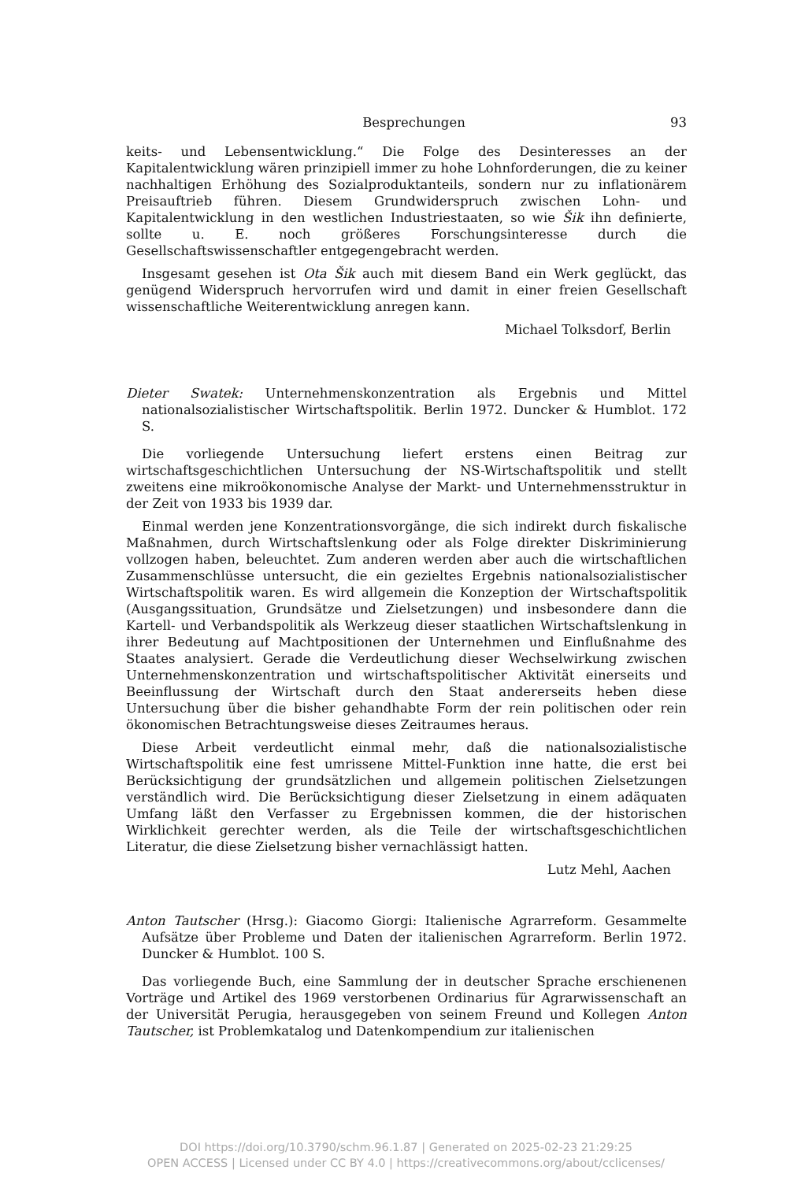Besprechungen 93
keits- und Lebensentwicklung.“ Die Folge des Desinteresses an der Kapitalentwicklung wären prinzipiell immer zu hohe Lohnforderungen, die zu keiner nachhaltigen Erhöhung des Sozialproduktanteils, sondern nur zu inflationärem Preisauftrieb führen. Diesem Grundwiderspruch zwischen Lohn- und Kapitalentwicklung in den westlichen Industriestaaten, so wie Šik ihn definierte, sollte u. E. noch größeres Forschungsinteresse durch die Gesellschaftswissenschaftler entgegengebracht werden.
Insgesamt gesehen ist Ota Šik auch mit diesem Band ein Werk geglückt, das genügend Widerspruch hervorrufen wird und damit in einer freien Gesellschaft wissenschaftliche Weiterentwicklung anregen kann.
Michael Tolksdorf, Berlin
Dieter Swatek: Unternehmenskonzentration als Ergebnis und Mittel nationalsozialistischer Wirtschaftspolitik. Berlin 1972. Duncker & Humblot. 172 S.
Die vorliegende Untersuchung liefert erstens einen Beitrag zur wirtschaftsgeschichtlichen Untersuchung der NS-Wirtschaftspolitik und stellt zweitens eine mikroökonomische Analyse der Markt- und Unternehmensstruktur in der Zeit von 1933 bis 1939 dar.
Einmal werden jene Konzentrationsvorgänge, die sich indirekt durch fiskalische Maßnahmen, durch Wirtschaftslenkung oder als Folge direkter Diskriminierung vollzogen haben, beleuchtet. Zum anderen werden aber auch die wirtschaftlichen Zusammenschlüsse untersucht, die ein gezieltes Ergebnis nationalsozialistischer Wirtschaftspolitik waren. Es wird allgemein die Konzeption der Wirtschaftspolitik (Ausgangssituation, Grundsätze und Zielsetzungen) und insbesondere dann die Kartell- und Verbandspolitik als Werkzeug dieser staatlichen Wirtschaftslenkung in ihrer Bedeutung auf Machtpositionen der Unternehmen und Einflußnahme des Staates analysiert. Gerade die Verdeutlichung dieser Wechselwirkung zwischen Unternehmenskonzentration und wirtschaftspolitischer Aktivität einerseits und Beeinflussung der Wirtschaft durch den Staat andererseits heben diese Untersuchung über die bisher gehandhabte Form der rein politischen oder rein ökonomischen Betrachtungsweise dieses Zeitraumes heraus.
Diese Arbeit verdeutlicht einmal mehr, daß die nationalsozialistische Wirtschaftspolitik eine fest umrissene Mittel-Funktion inne hatte, die erst bei Berücksichtigung der grundsätzlichen und allgemein politischen Zielsetzungen verständlich wird. Die Berücksichtigung dieser Zielsetzung in einem adäquaten Umfang läßt den Verfasser zu Ergebnissen kommen, die der historischen Wirklichkeit gerechter werden, als die Teile der wirtschaftsgeschichtlichen Literatur, die diese Zielsetzung bisher vernachlässigt hatten.
Lutz Mehl, Aachen
Anton Tautscher (Hrsg.): Giacomo Giorgi: Italienische Agrarreform. Gesammelte Aufsätze über Probleme und Daten der italienischen Agrarreform. Berlin 1972. Duncker & Humblot. 100 S.
Das vorliegende Buch, eine Sammlung der in deutscher Sprache erschienenen Vorträge und Artikel des 1969 verstorbenen Ordinarius für Agrarwissenschaft an der Universität Perugia, herausgegeben von seinem Freund und Kollegen Anton Tautscher, ist Problemkatalog und Datenkompendium zur italienischen
DOI https://doi.org/10.3790/schm.96.1.87 | Generated on 2025-02-23 21:29:25
OPEN ACCESS | Licensed under CC BY 4.0 | https://creativecommons.org/about/cclicenses/